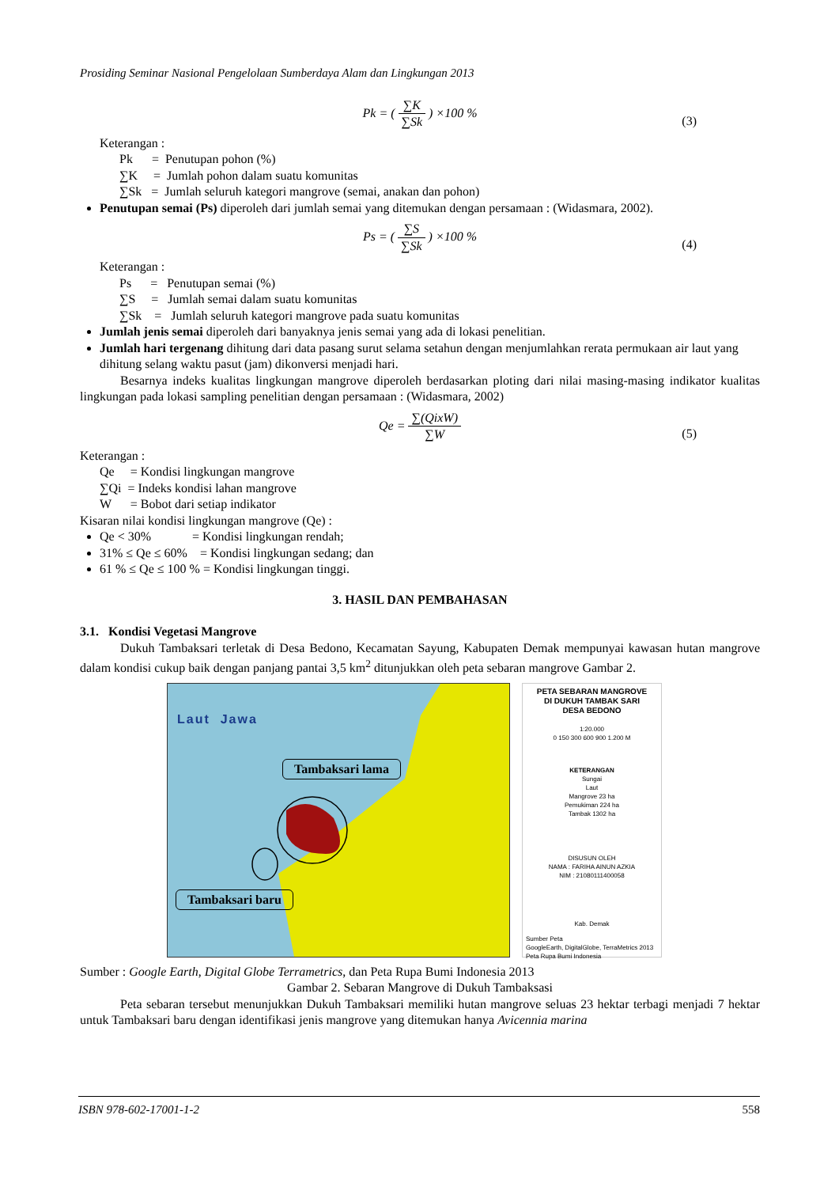Prosiding Seminar Nasional Pengelolaan Sumberdaya Alam dan Lingkungan 2013
Pk = ( ∑K ∑Sk ) ×100 %
(3)
Keterangan :
Pk = Penutupan pohon (%)
∑K = Jumlah pohon dalam suatu komunitas
∑Sk = Jumlah seluruh kategori mangrove (semai, anakan dan pohon)
Penutupan semai (Ps) diperoleh dari jumlah semai yang ditemukan dengan persamaan : (Widasmara, 2002).
Ps = ( ∑S ∑Sk ) ×100 %
(4)
Keterangan :
Ps = Penutupan semai (%)
∑S = Jumlah semai dalam suatu komunitas
∑Sk = Jumlah seluruh kategori mangrove pada suatu komunitas
Jumlah jenis semai diperoleh dari banyaknya jenis semai yang ada di lokasi penelitian.
Jumlah hari tergenang dihitung dari data pasang surut selama setahun dengan menjumlahkan rerata permukaan air laut yang dihitung selang waktu pasut (jam) dikonversi menjadi hari.
Besarnya indeks kualitas lingkungan mangrove diperoleh berdasarkan ploting dari nilai masing-masing indikator kualitas lingkungan pada lokasi sampling penelitian dengan persamaan : (Widasmara, 2002)
Qe = ∑(QixW) ∑W
(5)
Keterangan :
Qe = Kondisi lingkungan mangrove
∑Qi = Indeks kondisi lahan mangrove
W = Bobot dari setiap indikator
Kisaran nilai kondisi lingkungan mangrove (Qe) :
Qe < 30% = Kondisi lingkungan rendah;
31% ≤ Qe ≤ 60% = Kondisi lingkungan sedang; dan
61 % ≤ Qe ≤ 100 % = Kondisi lingkungan tinggi.
3. HASIL DAN PEMBAHASAN
3.1. Kondisi Vegetasi Mangrove
Dukuh Tambaksari terletak di Desa Bedono, Kecamatan Sayung, Kabupaten Demak mempunyai kawasan hutan mangrove dalam kondisi cukup baik dengan panjang pantai 3,5 km<sup>2</sup> ditunjukkan oleh peta sebaran mangrove Gambar 2.
Laut Jawa
Tambaksari lama
Tambaksari baru
PETA SEBARAN MANGROVE
DI DUKUH TAMBAK SARI
DESA BEDONO
1:20.000
0 150 300 600 900 1.200 M
KETERANGAN
Sungai
Laut
Mangrove 23 ha
Pemukiman 224 ha
Tambak 1302 ha
DISUSUN OLEH
NAMA : FARIHA AINUN AZKIA
NIM : 21080111400058
Kab. Demak
Sumber Peta
GoogleEarth, DigitalGlobe, TerraMetrics 2013
Peta Rupa Bumi Indonesia
Sumber : Google Earth, Digital Globe Terrametrics, dan Peta Rupa Bumi Indonesia 2013
Gambar 2. Sebaran Mangrove di Dukuh Tambaksasi
Peta sebaran tersebut menunjukkan Dukuh Tambaksari memiliki hutan mangrove seluas 23 hektar terbagi menjadi 7 hektar untuk Tambaksari baru dengan identifikasi jenis mangrove yang ditemukan hanya Avicennia marina
ISBN 978-602-17001-1-2 558